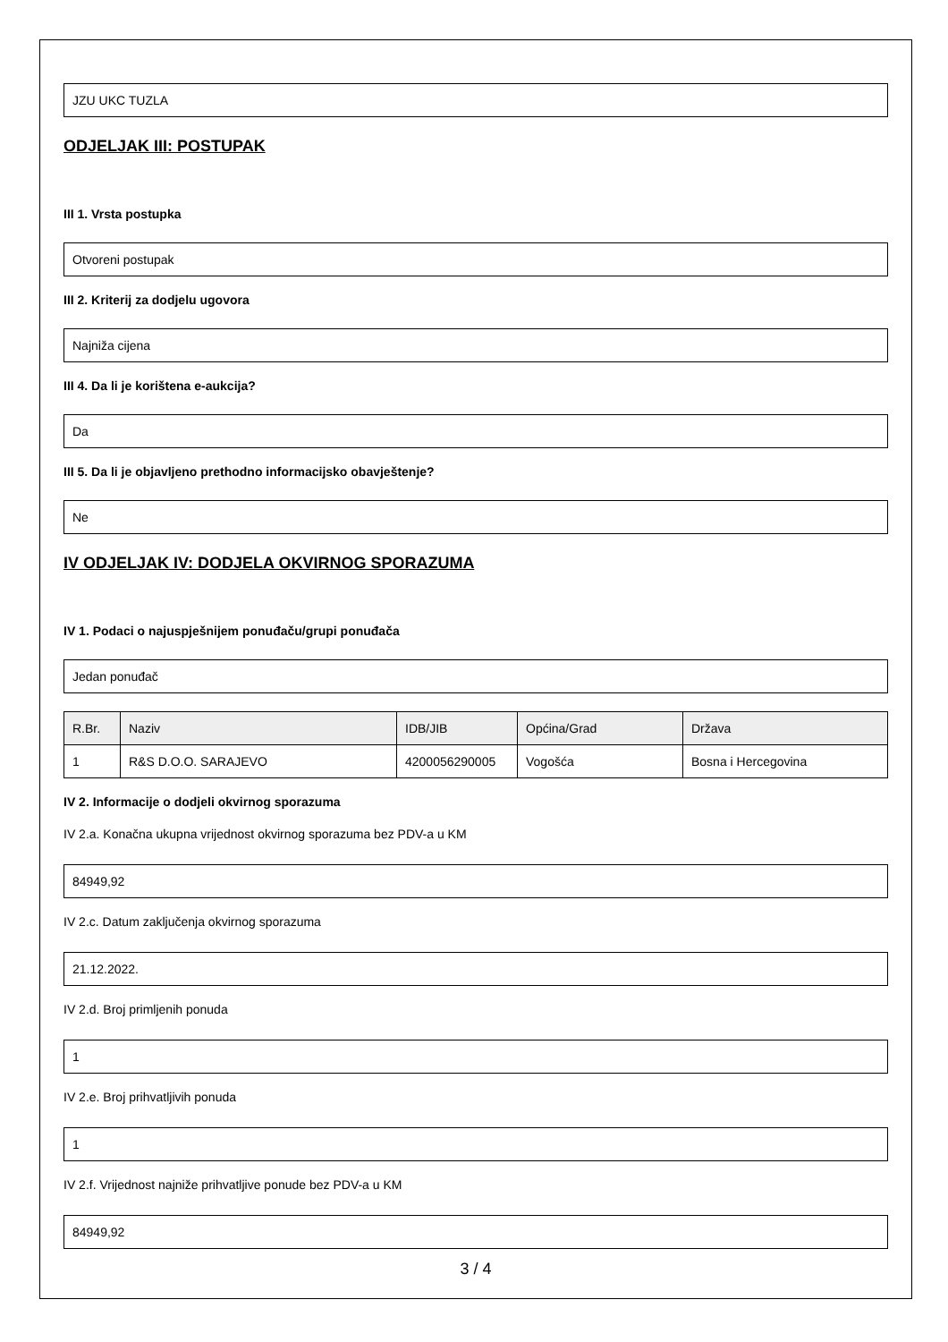JZU UKC TUZLA
ODJELJAK III: POSTUPAK
III 1. Vrsta postupka
Otvoreni postupak
III 2. Kriterij za dodjelu ugovora
Najniža cijena
III 4. Da li je korištena e-aukcija?
Da
III 5. Da li je objavljeno prethodno informacijsko obavještenje?
Ne
IV ODJELJAK IV: DODJELA OKVIRNOG SPORAZUMA
IV 1. Podaci o najuspješnijem ponuđaču/grupi ponuđača
Jedan ponuđač
| R.Br. | Naziv | IDB/JIB | Općina/Grad | Država |
| --- | --- | --- | --- | --- |
| 1 | R&S D.O.O. SARAJEVO | 4200056290005 | Vogošća | Bosna i Hercegovina |
IV 2. Informacije o dodjeli okvirnog sporazuma
IV 2.a. Konačna ukupna vrijednost okvirnog sporazuma bez PDV-a u KM
84949,92
IV 2.c. Datum zaključenja okvirnog sporazuma
21.12.2022.
IV 2.d. Broj primljenih ponuda
1
IV 2.e. Broj prihvatljivih ponuda
1
IV 2.f. Vrijednost najniže prihvatljive ponude bez PDV-a u KM
84949,92
3 / 4